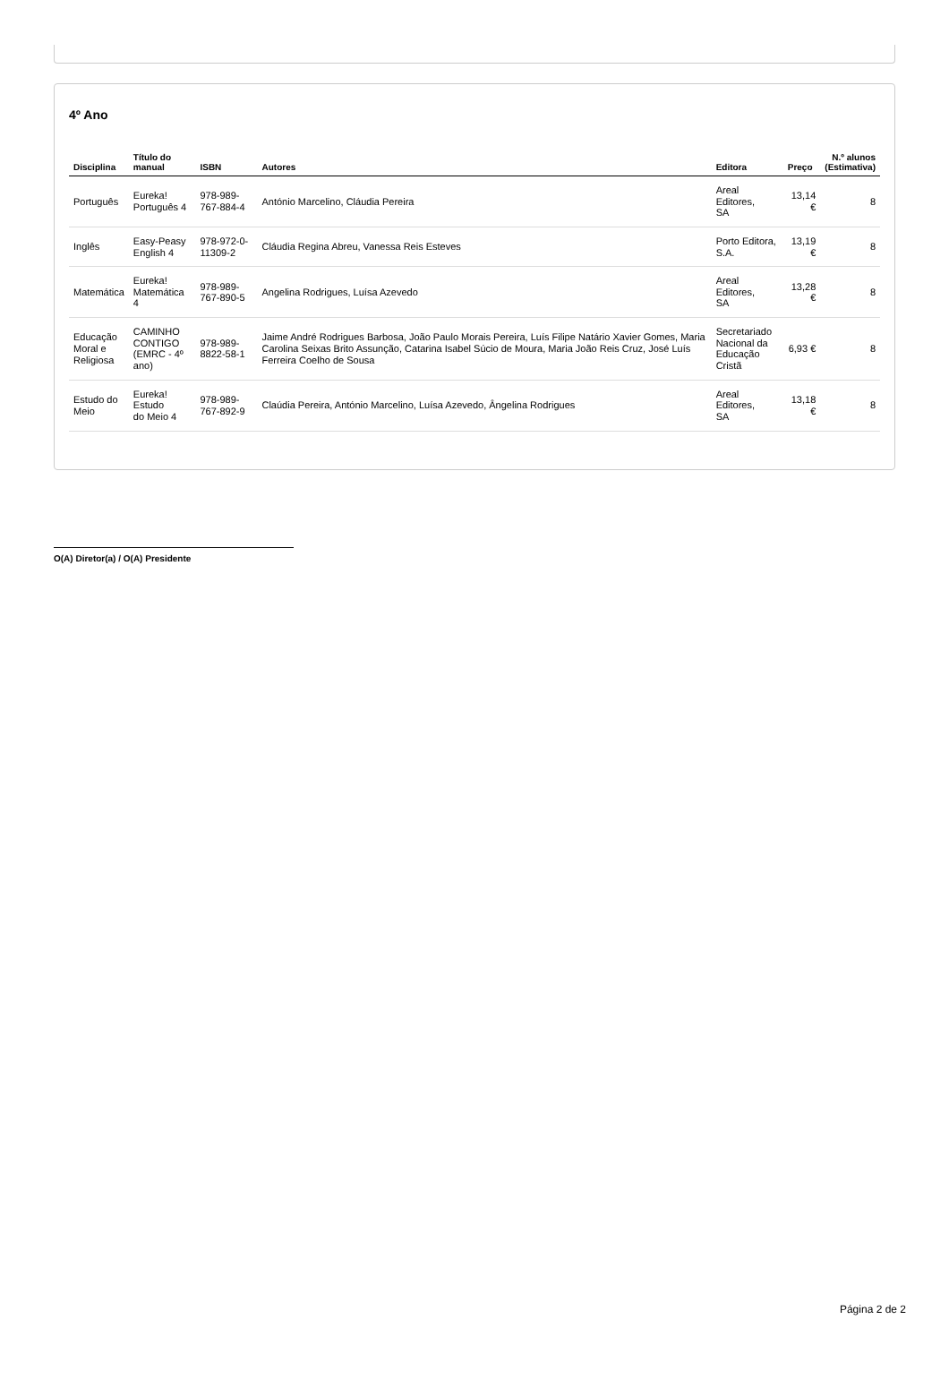4º Ano
| Disciplina | Título do manual | ISBN | Autores | Editora | Preço | N.º alunos (Estimativa) |
| --- | --- | --- | --- | --- | --- | --- |
| Português | Eureka! Português 4 | 978-989-767-884-4 | António Marcelino, Cláudia Pereira | Areal Editores, SA | 13,14 € | 8 |
| Inglês | Easy-Peasy English 4 | 978-972-0-11309-2 | Cláudia Regina Abreu, Vanessa Reis Esteves | Porto Editora, S.A. | 13,19 € | 8 |
| Matemática | Eureka! Matemática 4 | 978-989-767-890-5 | Angelina Rodrigues, Luísa Azevedo | Areal Editores, SA | 13,28 € | 8 |
| Educação Moral e Religiosa | CAMINHO CONTIGO (EMRC - 4º ano) | 978-989-8822-58-1 | Jaime André Rodrigues Barbosa, João Paulo Morais Pereira, Luís Filipe Natário Xavier Gomes, Maria Carolina Seixas Brito Assunção, Catarina Isabel Súcio de Moura, Maria João Reis Cruz, José Luís Ferreira Coelho de Sousa | Secretariado Nacional da Educação Cristã | 6,93 € | 8 |
| Estudo do Meio | Eureka! Estudo do Meio 4 | 978-989-767-892-9 | Claúdia Pereira, António Marcelino, Luísa Azevedo, Ângelina Rodrigues | Areal Editores, SA | 13,18 € | 8 |
O(A) Diretor(a) / O(A) Presidente
Página 2 de 2